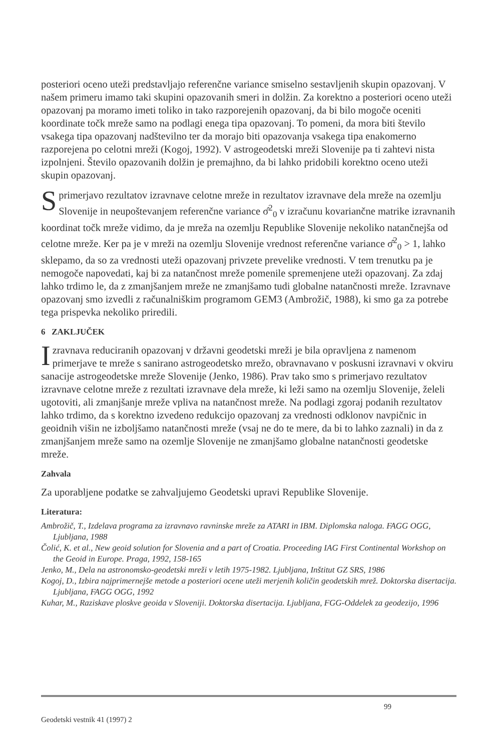posteriori oceno uteži predstavljajo referenčne variance smiselno sestavljenih skupin opazovanj. V našem primeru imamo taki skupini opazovanih smeri in dolžin. Za korektno a posteriori oceno uteži opazovanj pa moramo imeti toliko in tako razporejenih opazovanj, da bi bilo mogoče oceniti koordinate točk mreže samo na podlagi enega tipa opazovanj. To pomeni, da mora biti število vsakega tipa opazovanj nadštevilno ter da morajo biti opazovanja vsakega tipa enakomerno razporejena po celotni mreži (Kogoj, 1992). V astrogeodetski mreži Slovenije pa ti zahtevi nista izpolnjeni. Število opazovanih dolžin je premajhno, da bi lahko pridobili korektno oceno uteži skupin opazovanj.
S primerjavo rezultatov izravnave celotne mreže in rezultatov izravnave dela mreže na ozemlju Slovenije in neupoštevanjem referenčne variance σ̂<sup>2</sup><sub>0</sub> v izračunu kovariančne matrike izravnanih koordinat točk mreže vidimo, da je mreža na ozemlju Republike Slovenije nekoliko natančnejša od celotne mreže. Ker pa je v mreži na ozemlju Slovenije vrednost referenčne variance σ̂<sup>2</sup><sub>0</sub> > 1, lahko sklepamo, da so za vrednosti uteži opazovanj privzete prevelike vrednosti. V tem trenutku pa je nemogoče napovedati, kaj bi za natančnost mreže pomenile spremenjene uteži opazovanj. Za zdaj lahko trdimo le, da z zmanjšanjem mreže ne zmanjšamo tudi globalne natančnosti mreže. Izravnave opazovanj smo izvedli z računalniškim programom GEM3 (Ambrožič, 1988), ki smo ga za potrebe tega prispevka nekoliko priredili.
6 ZAKLJUČEK
Izravnava reduciranih opazovanj v državni geodetski mreži je bila opravljena z namenom primerjave te mreže s sanirano astrogeodetsko mrežo, obravnavano v poskusni izravnavi v okviru sanacije astrogeodetske mreže Slovenije (Jenko, 1986). Prav tako smo s primerjavo rezultatov izravnave celotne mreže z rezultati izravnave dela mreže, ki leži samo na ozemlju Slovenije, želeli ugotoviti, ali zmanjšanje mreže vpliva na natančnost mreže. Na podlagi zgoraj podanih rezultatov lahko trdimo, da s korektno izvedeno redukcijo opazovanj za vrednosti odklonov navpičnic in geoidnih višin ne izboljšamo natančnosti mreže (vsaj ne do te mere, da bi to lahko zaznali) in da z zmanjšanjem mreže samo na ozemlje Slovenije ne zmanjšamo globalne natančnosti geodetske mreže.
Zahvala
Za uporabljene podatke se zahvaljujemo Geodetski upravi Republike Slovenije.
Literatura:
Ambrožič, T., Izdelava programa za izravnavo ravninske mreže za ATARI in IBM. Diplomska naloga. FAGG OGG, Ljubljana, 1988
Čolić, K. et al., New geoid solution for Slovenia and a part of Croatia. Proceeding IAG First Continental Workshop on the Geoid in Europe. Praga, 1992, 158-165
Jenko, M., Dela na astronomsko-geodetski mreži v letih 1975-1982. Ljubljana, Inštitut GZ SRS, 1986
Kogoj, D., Izbira najprimernejše metode a posteriori ocene uteži merjenih količin geodetskih mrež. Doktorska disertacija. Ljubljana, FAGG OGG, 1992
Kuhar, M., Raziskave ploskve geoida v Sloveniji. Doktorska disertacija. Ljubljana, FGG-Oddelek za geodezijo, 1996
99
Geodetski vestnik 41 (1997) 2